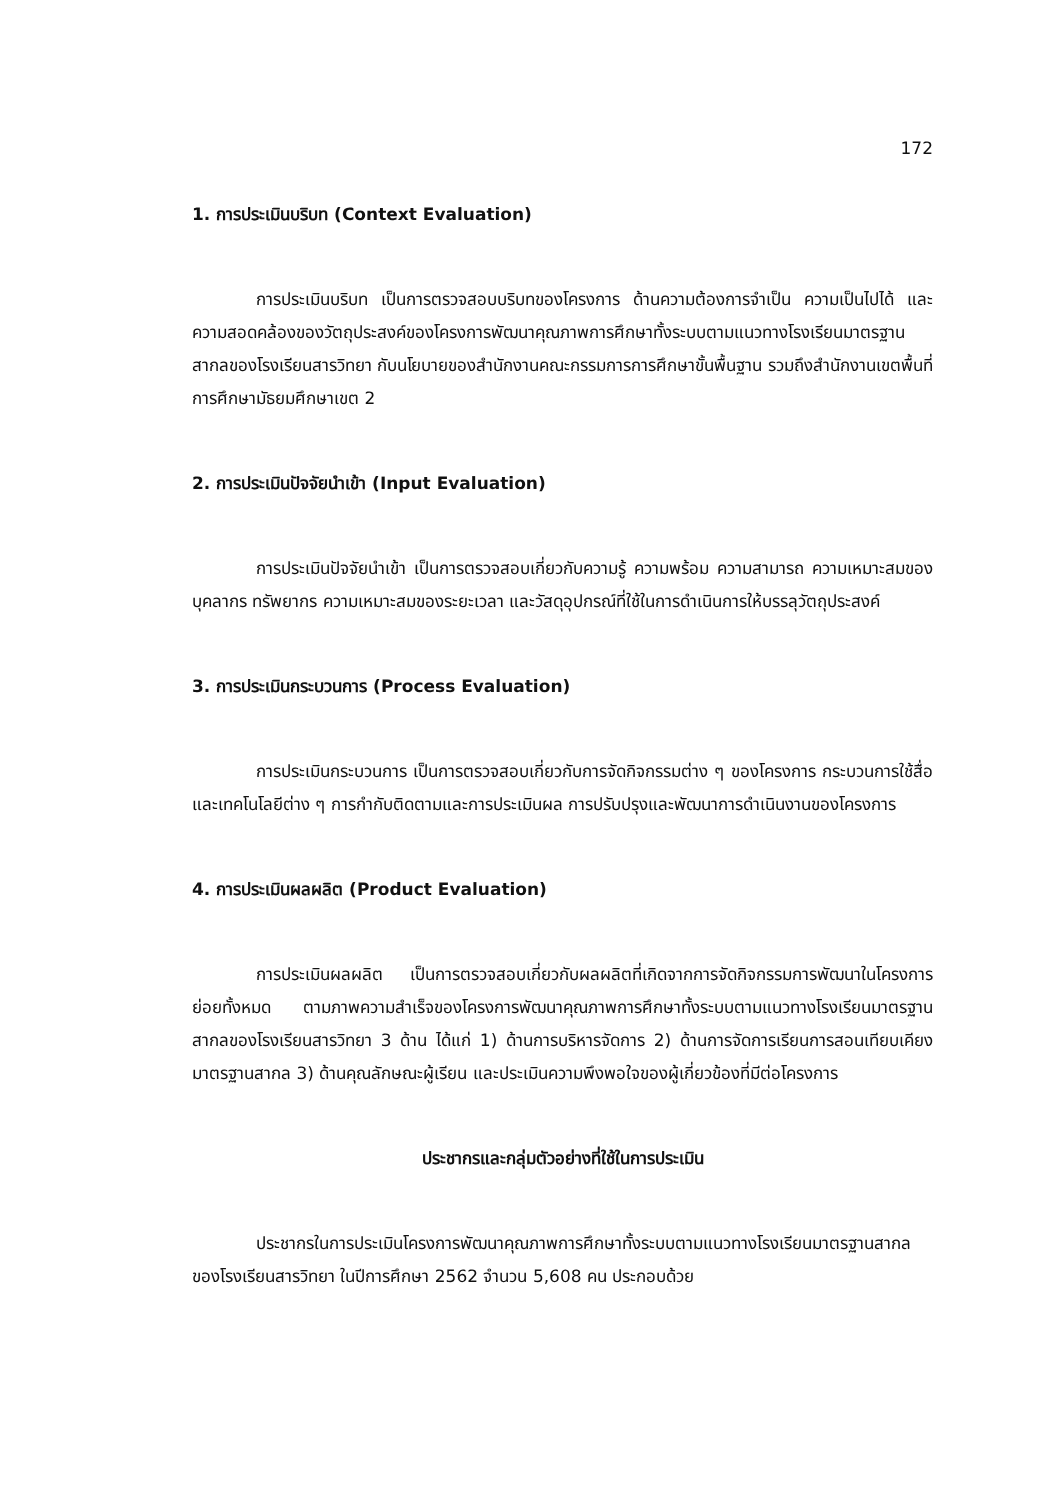172
1. การประเมินบริบท (Context Evaluation)
การประเมินบริบท เป็นการตรวจสอบบริบทของโครงการ ด้านความต้องการจำเป็น ความเป็นไปได้ และความสอดคล้องของวัตถุประสงค์ของโครงการพัฒนาคุณภาพการศึกษาทั้งระบบตามแนวทางโรงเรียนมาตรฐานสากลของโรงเรียนสารวิทยา กับนโยบายของสำนักงานคณะกรรมการการศึกษาขั้นพื้นฐาน รวมถึงสำนักงานเขตพื้นที่การศึกษามัธยมศึกษาเขต 2
2. การประเมินปัจจัยนำเข้า (Input Evaluation)
การประเมินปัจจัยนำเข้า เป็นการตรวจสอบเกี่ยวกับความรู้ ความพร้อม ความสามารถ ความเหมาะสมของบุคลากร ทรัพยากร ความเหมาะสมของระยะเวลา และวัสดุอุปกรณ์ที่ใช้ในการดำเนินการให้บรรลุวัตถุประสงค์
3. การประเมินกระบวนการ (Process Evaluation)
การประเมินกระบวนการ เป็นการตรวจสอบเกี่ยวกับการจัดกิจกรรมต่าง ๆ ของโครงการ กระบวนการใช้สื่อและเทคโนโลยีต่าง ๆ การกำกับติดตามและการประเมินผล การปรับปรุงและพัฒนาการดำเนินงานของโครงการ
4. การประเมินผลผลิต (Product Evaluation)
การประเมินผลผลิต เป็นการตรวจสอบเกี่ยวกับผลผลิตที่เกิดจากการจัดกิจกรรมการพัฒนาในโครงการย่อยทั้งหมด ตามภาพความสำเร็จของโครงการพัฒนาคุณภาพการศึกษาทั้งระบบตามแนวทางโรงเรียนมาตรฐานสากลของโรงเรียนสารวิทยา 3 ด้าน ได้แก่ 1) ด้านการบริหารจัดการ 2) ด้านการจัดการเรียนการสอนเทียบเคียงมาตรฐานสากล 3) ด้านคุณลักษณะผู้เรียน และประเมินความพึงพอใจของผู้เกี่ยวข้องที่มีต่อโครงการ
ประชากรและกลุ่มตัวอย่างที่ใช้ในการประเมิน
ประชากรในการประเมินโครงการพัฒนาคุณภาพการศึกษาทั้งระบบตามแนวทางโรงเรียนมาตรฐานสากลของโรงเรียนสารวิทยา ในปีการศึกษา 2562 จำนวน 5,608 คน ประกอบด้วย